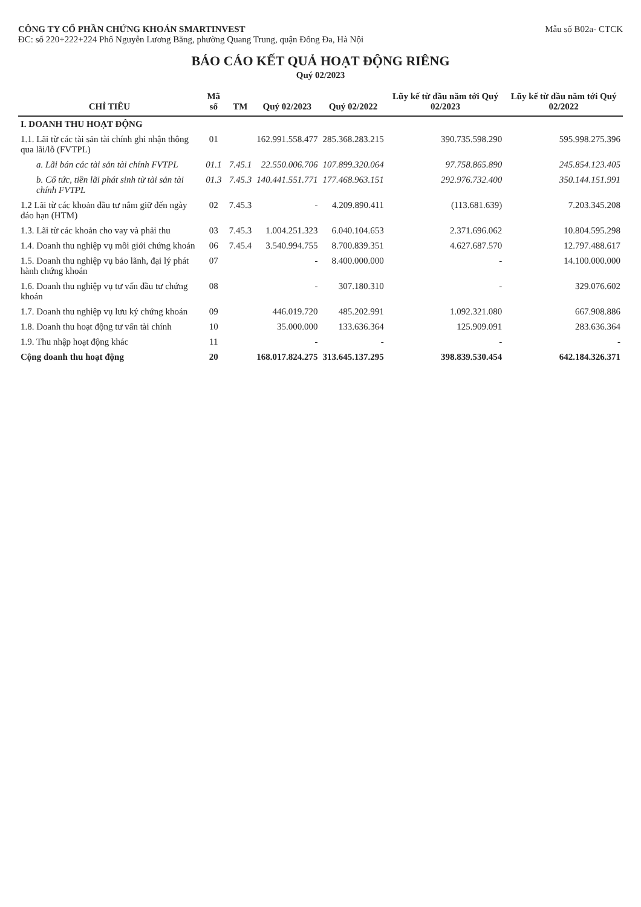CÔNG TY CỔ PHẦN CHỨNG KHOÁN SMARTINVEST
ĐC: số 220+222+224 Phố Nguyễn Lương Bằng, phường Quang Trung, quận Đống Đa, Hà Nội
Mẫu số B02a- CTCK
BÁO CÁO KẾT QUẢ HOẠT ĐỘNG RIÊNG
Quý 02/2023
| CHỈ TIÊU | Mã số | TM | Quý 02/2023 | Quý 02/2022 | Lũy kế từ đầu năm tới Quý 02/2023 | Lũy kế từ đầu năm tới Quý 02/2022 |
| --- | --- | --- | --- | --- | --- | --- |
| I. DOANH THU HOẠT ĐỘNG | | | | | | |
| 1.1. Lãi từ các tài sản tài chính ghi nhận thông qua lãi/lỗ (FVTPL) | 01 | | 162.991.558.477 | 285.368.283.215 | 390.735.598.290 | 595.998.275.396 |
| a. Lãi bán các tài sản tài chính FVTPL | 01.1 | 7.45.1 | 22.550.006.706 | 107.899.320.064 | 97.758.865.890 | 245.854.123.405 |
| b. Cổ tức, tiền lãi phát sinh từ tài sản tài chính FVTPL | 01.3 | 7.45.3 | 140.441.551.771 | 177.468.963.151 | 292.976.732.400 | 350.144.151.991 |
| 1.2 Lãi từ các khoản đầu tư nắm giữ đến ngày đáo hạn (HTM) | 02 | 7.45.3 | - | 4.209.890.411 | (113.681.639) | 7.203.345.208 |
| 1.3. Lãi từ các khoản cho vay và phải thu | 03 | 7.45.3 | 1.004.251.323 | 6.040.104.653 | 2.371.696.062 | 10.804.595.298 |
| 1.4. Doanh thu nghiệp vụ môi giới chứng khoán | 06 | 7.45.4 | 3.540.994.755 | 8.700.839.351 | 4.627.687.570 | 12.797.488.617 |
| 1.5. Doanh thu nghiệp vụ bảo lãnh, đại lý phát hành chứng khoán | 07 | | - | 8.400.000.000 | - | 14.100.000.000 |
| 1.6. Doanh thu nghiệp vụ tư vấn đầu tư chứng khoán | 08 | | - | 307.180.310 | - | 329.076.602 |
| 1.7. Doanh thu nghiệp vụ lưu ký chứng khoán | 09 | | 446.019.720 | 485.202.991 | 1.092.321.080 | 667.908.886 |
| 1.8. Doanh thu hoạt động tư vấn tài chính | 10 | | 35.000.000 | 133.636.364 | 125.909.091 | 283.636.364 |
| 1.9. Thu nhập hoạt động khác | 11 | | - | - | - | - |
| Cộng doanh thu hoạt động | 20 | | 168.017.824.275 | 313.645.137.295 | 398.839.530.454 | 642.184.326.371 |